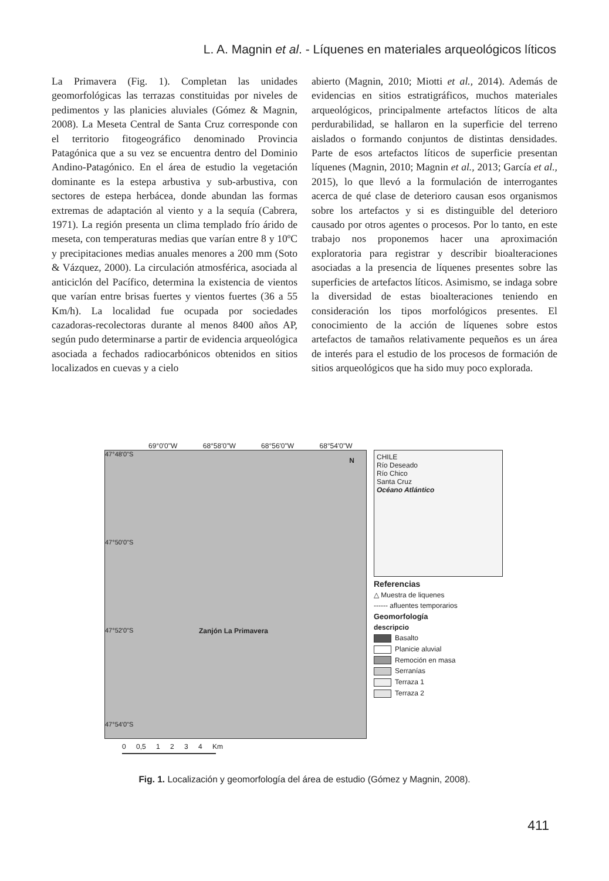L. A. Magnin et al. - Líquenes en materiales arqueológicos líticos
La Primavera (Fig. 1). Completan las unidades geomorfológicas las terrazas constituidas por niveles de pedimentos y las planicies aluviales (Gómez & Magnin, 2008). La Meseta Central de Santa Cruz corresponde con el territorio fitogeográfico denominado Provincia Patagónica que a su vez se encuentra dentro del Dominio Andino-Patagónico. En el área de estudio la vegetación dominante es la estepa arbustiva y sub-arbustiva, con sectores de estepa herbácea, donde abundan las formas extremas de adaptación al viento y a la sequía (Cabrera, 1971). La región presenta un clima templado frío árido de meseta, con temperaturas medias que varían entre 8 y 10ºC y precipitaciones medias anuales menores a 200 mm (Soto & Vázquez, 2000). La circulación atmosférica, asociada al anticiclón del Pacífico, determina la existencia de vientos que varían entre brisas fuertes y vientos fuertes (36 a 55 Km/h). La localidad fue ocupada por sociedades cazadoras-recolectoras durante al menos 8400 años AP, según pudo determinarse a partir de evidencia arqueológica asociada a fechados radiocarbónicos obtenidos en sitios localizados en cuevas y a cielo
abierto (Magnin, 2010; Miotti et al., 2014). Además de evidencias en sitios estratigráficos, muchos materiales arqueológicos, principalmente artefactos líticos de alta perdurabilidad, se hallaron en la superficie del terreno aislados o formando conjuntos de distintas densidades. Parte de esos artefactos líticos de superficie presentan líquenes (Magnin, 2010; Magnin et al., 2013; García et al., 2015), lo que llevó a la formulación de interrogantes acerca de qué clase de deterioro causan esos organismos sobre los artefactos y si es distinguible del deterioro causado por otros agentes o procesos. Por lo tanto, en este trabajo nos proponemos hacer una aproximación exploratoria para registrar y describir bioalteraciones asociadas a la presencia de líquenes presentes sobre las superficies de artefactos líticos. Asimismo, se indaga sobre la diversidad de estas bioalteraciones teniendo en consideración los tipos morfológicos presentes. El conocimiento de la acción de líquenes sobre estos artefactos de tamaños relativamente pequeños es un área de interés para el estudio de los procesos de formación de sitios arqueológicos que ha sido muy poco explorada.
69°0'0"W 68°58'0"W 68°56'0"W 68°54'0"W
47°48'0"S
47°50'0"S
Zanjón La Primavera
47°52'0"S
47°54'0"S
N
CHILE
Río Deseado
Río Chico
Santa Cruz
Océano Atlántico
Referencias
△ Muestra de liquenes
------ afluentes temporarios
Geomorfología
descripcio
Basalto
Planicie aluvial
Remoción en masa
Serranías
Terraza 1
Terraza 2
0 0,5 1 2 3 4 Km
Fig. 1. Localización y geomorfología del área de estudio (Gómez y Magnin, 2008).
411